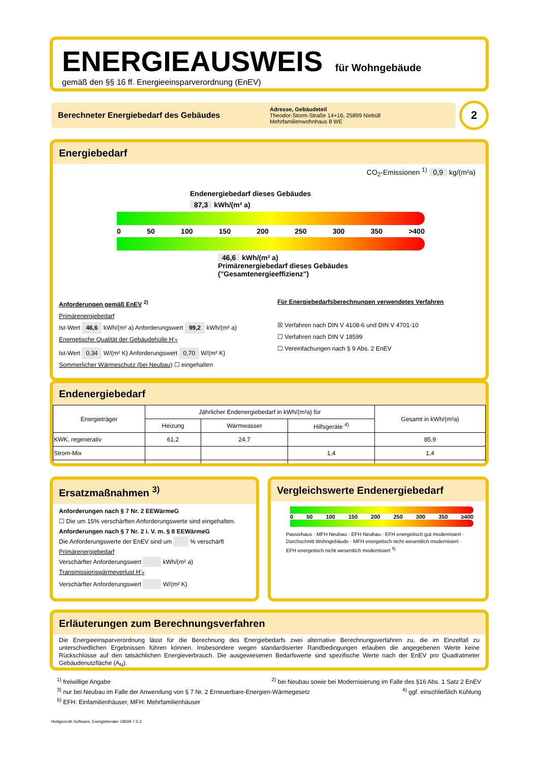ENERGIEAUSWEIS für Wohngebäude
gemäß den §§ 16 ff. Energieeinsparverordnung (EnEV)
Berechneter Energiebedarf des Gebäudes
Adresse, Gebäudeteil
Theodor-Storm-Straße 14+16, 25899 Niebüll
Mehrfamilienwohnhaus 8 WE
2
Energiebedarf
CO<sub>2</sub>-Emissionen <sup>1)</sup> 0,9 kg/(m²a)
Endenergiebedarf dieses Gebäudes
87,3 kWh/(m² a)
0 50 100 150 200 250 300 350 >400
46,6 kWh/(m² a)
Primärenergiebedarf dieses Gebäudes
("Gesamtenergieeffizienz")
Anforderungen gemäß EnEV <sup>2)</sup>
Primärenergiebedarf
Ist-Wert 46,6 kWh/(m² a) Anforderungswert 99,2 kWh/(m² a)
Energetische Qualität der Gebäudehülle H'<sub>T</sub>
Ist-Wert 0,34 W/(m² K) Anforderungswert 0,70 W/(m² K)
Sommerlicher Wärmeschutz (bei Neubau) ☐ eingehalten
Für Energiebedarfsberechnungen verwendetes Verfahren
☒ Verfahren nach DIN V 4108-6 und DIN V 4701-10
☐ Verfahren nach DIN V 18599
☐ Vereinfachungen nach § 9 Abs. 2 EnEV
Endenergiebedarf
| Energieträger | Jährlicher Endenergiebedarf in kWh/(m²a) für | | | Gesamt in kWh/(m²a) |
| --- | --- | --- | --- | --- |
| | Heizung | Warmwasser | Hilfsgeräte <sup>4)</sup> | |
| KWK, regenerativ | 61,2 | 24,7 | | 85,9 |
| Strom-Mix | | | 1,4 | 1,4 |
Ersatzmaßnahmen <sup>3)</sup>
Anforderungen nach § 7 Nr. 2 EEWärmeG
☐ Die um 15% verschärften Anforderungswerte sind eingehalten.
Anforderungen nach § 7 Nr. 2 i. V. m. § 8 EEWärmeG
Die Anforderungswerte der EnEV sind um % verschärft
Primärenergiebedarf
Verschärfter Anforderungswert kWh/(m² a)
Transmissionswärmeverlust H'<sub>T</sub>
Verschärfter Anforderungswert W/(m² K)
Vergleichswerte Endenergiebedarf
0 50 100 150 200 250 300 350 ≥400
Passivhaus · MFH Neubau · EFH Neubau · EFH energetisch gut modernisiert · Durchschnitt Wohngebäude · MFH energetisch nicht wesentlich modernisiert · EFH energetisch nicht wesentlich modernisiert <sup>5)</sup>
Erläuterungen zum Berechnungsverfahren
Die Energieeinsparverordnung lässt für die Berechnung des Energiebedarfs zwei alternative Berechnungsverfahren zu, die im Einzelfall zu unterschiedlichen Ergebnissen führen können. Insbesondere wegen standardisierter Randbedingungen erlauben die angegebenen Werte keine Rückschlüsse auf den tatsächlichen Energieverbrauch. Die ausgewiesenen Bedarfswerte sind spezifische Werte nach der EnEV pro Quadratmeter Gebäudenutzfläche (A<sub>N</sub>).
<sup>1)</sup> freiwillige Angabe <sup>2)</sup> bei Neubau sowie bei Modernisierung im Falle des §16 Abs. 1 Satz 2 EnEV
<sup>3)</sup> nur bei Neubau im Falle der Anwendung von § 7 Nr. 2 Erneuerbare-Energien-Wärmegesetz <sup>4)</sup> ggf. einschließlich Kühlung
<sup>5)</sup> EFH: Einfamilienhäuser, MFH: Mehrfamilienhäuser
Hottgenroth Software, Energieberater 18599 7.3.3